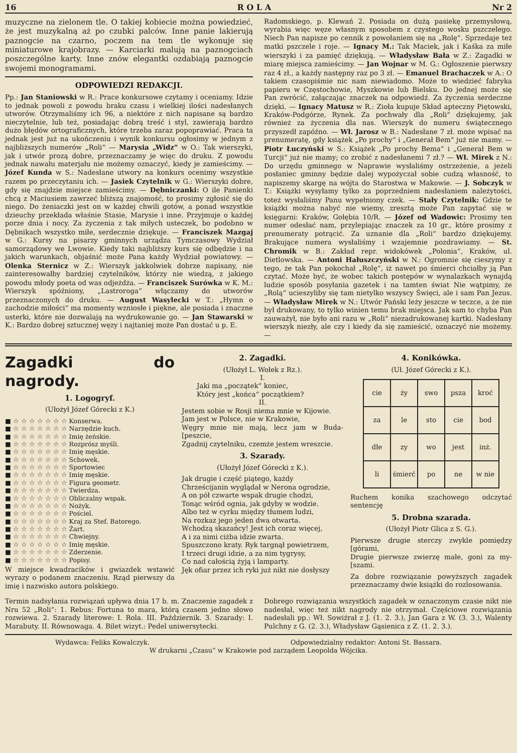16 R O L A Nr 2
muzyczne na zielonem tle. O takiej kobiecie można powiedzieć, że jest muzykalną aż po czubki palców. Inne panie lakierują paznogcie na czarno, poczem na tem tle wykonuje się miniaturowe krajobrazy. — Karciarki malują na paznogciach poszczególne karty. Inne znów elegantki ozdabiają paznogcie swojemi monogramami.
ODPOWIEDZI REDAKCJI.
Pp.: Jan Staniowski w R.: Prace konkursowe czytamy i oceniamy. Idzie to jednak powoli z powodu braku czasu i wielkiej ilości nadesłanych utworów. Otrzymaliśmy ich 96, a niektóre z nich napisane są bardzo nieczytelnie, lub też, posiadając dobrą treść i styl, zawierają bardzo dużo błędów ortograficznych, które trzeba zaraz popoprawiać. Praca ta jednak jest już na ukończeniu i wynik konkursu ogłosimy w jednym z najbliższych numerów „Roli“ — Marysia „Widz“ w O.: Tak wierszyki, jak i utwór prozą dobre, przeznaczamy je więc do druku. Z powodu jednak nawału materjału nie możemy oznaczyć, kiedy je zamieścimy. — Józef Kunda w S.: Nadesłane utwory na konkurs ocenimy wszystkie razem po przeczytaniu ich. — Jasiek Czytelnik w G.: Wierszyki dobre, gdy się znajdzie miejsce zamieścimy. — Dębniczanki: O ile Panienki chcą z Maciusiem zawrzeć bliższą znajomość, to prosimy zgłosić się do niego. Do żeniaczki jest on w każdej chwili gotów, a ponad wszystkie dzieuchy przekłada właśnie Stasie, Marysie i inne. Przyjmuje o każdej porze dnia i nocy. Za życzenia z tak miłych usteczek, bo podobno w Dębnikach wszystko miłe, serdecznie dziękuje. — Franciszek Mazgaj w G.: Kursy na pisarzy gminnych urządza Tymczasowy Wydział samorządowy we Lwowie. Kiedy taki najbliższy kurs się odbędzie i na jakich warunkach, objaśnić może Pana każdy Wydział powiatowy. — Olenka Sternicz w Z.: Wierszyk jakkolwiek dobrze napisany, nie zainteresowałby bardziej czytelników, którzy nie wiedzą, z jakiego powodu młody poeta od was odjeżdża. — Franciszek Surówka w K. M.: Wierszyk spóźniony, „Lastroroga“ włączamy do utworów przeznaczonych do druku. — August Wasylecki w T.: „Hymn o zachodzie miłości“ ma momenty wzniosłe i piękne, ale posiada i znaczne usterki, które nie dozwalają na wydrukowanie go. — Jan Stawarski w K.: Bardzo dobrej sztucznej węzy i najtaniej może Pan dostać u p. E.
Radomskiego, p. Klewań 2. Posiada on dużą pasiekę przemysłową, wyrabia więc węze własnym sposobem z czystego wosku pszczelego. Niech Pan napisze po cennik z powołaniem się na „Rolę“. Sprzedaje też matki pszczele i roje. — Ignacy M.: Tak Maciek, jak i Kaśka za miłe wierszyki i za pamięć dziękują. — Władysław Bała w Z.: Zagadki w miarę miejsca zamieścimy. — Jan Wojnar w M. G.: Ogłoszenie pierwszy raz 4 zł., a każdy następny raz po 3 zł. — Emanuel Brachaczek w A.: O takiem czasopiśmie nic nam niewiadomo. Może to wiedzieć fabryka papieru w Częstochowie, Myszkowie lub Bielsku. Do jednej może się Pan zwrócić, załączając znaczek na odpowiedź. Za życzenia serdeczne dzięki. — Ignacy Matusz w R.: Zioła kupuje Skład apteczny Piętowski, Kraków-Podgórze, Rynek. Za pochwały dla „Roli“ dziękujemy, jak również za życzenia dla nas. Wierszyk do numeru świątecznego przyszedł zapóźno. — Wł. Jarosz w B.: Nadesłane 7 zł. może wpisać na prenumeratę, gdy książek „Po prochy“ i „Generał Bem“ już nie mamy. — Piotr Łuczyński w S.: Książek „Po prochy Bema“ i „Generał Bem w Turcji“ już nie mamy; co zrobić z nadesłanemi 7 zł.? — Wł. Mirek z N.: Do urzędu gminnego w Naprawie wysłaliśmy ostrzeżenie, a jeżeli posłaniec gminny będzie dalej wypożyczał sobie cudzą własność, to napiszemy skargę na wójta do Starostwa w Makowie. — J. Sobczyk w T.: Książki wysyłamy tylko za poprzedniem nadesłaniem należytości, toteż wysłaliśmy Panu wypełniony czek. — Stały Czytelnik: Gdzie te książki można nabyć nie wiemy, zresztą może Pan zapytać się w księgarni: Kraków, Gołębia 10/R. — Józef od Wadowic: Prosimy ten numer odesłać nam, przylepiając znaczek za 10 gr., które prosimy z prenumeraty potrącić. Za uznanie dla „Roli“ bardzo dziękujemy. Brakujące numera wysłaliśmy i wzajemnie pozdrawiamy. — St. Chromik w B.: Zakład repr. widokówek „Polonia“, Kraków, ul. Dietlowska. — Antoni Hałuszczyński w N.: Ogromnie się cieszymy z tego, że tak Pan pokochał „Rolę“, iż nawet po śmierci chciałby ją Pan czytać. Może być, że wobec takich postępów w wynalazkach wynajdą ludzie sposób posyłania gazetek i na tamten świat Nie wątpimy, że „Rolą“ ucieszyliby się tam nietylko wszyscy Święci, ale i sam Pan Jezus. — Władysław Mirek w N.: Utwór Pański leży jeszcze w teczce, a że nie był drukowany, to tylko winien temu brak miejsca. Jak sam to chyba Pan zauważył, nie było ani razu w „Roli“ niezadrukowanej kartki. Nadesłany wierszyk niezły, ale czy i kiedy da się zamieścić, oznaczyć nie możemy. —
Zagadki do nagrody.
1. Logogryf.
(Ułożył Józef Górecki z K.)
■ ☆ ☆ ☆ ☆ ☆ ☆ ☆ Konserwa.
■ ☆ ☆ ☆ ☆ ☆ ☆ ☆ Narzędzie kuch.
■ ☆ ☆ ☆ ☆ ☆ ☆ ☆ Imię żeńskie.
■ ☆ ☆ ☆ ☆ ☆ ☆ ☆ Rozprósz myśli.
■ ☆ ☆ ☆ ☆ ☆ ☆ ☆ Imię męskie.
■ ☆ ☆ ☆ ☆ ☆ ☆ ☆ Schowek.
■ ☆ ☆ ☆ ☆ ☆ ☆ ☆ Sportowiec
■ ☆ ☆ ☆ ☆ ☆ ☆ ☆ Imię męskie.
■ ☆ ☆ ☆ ☆ ☆ ☆ ☆ Figura geometr.
■ ☆ ☆ ☆ ☆ ☆ ☆ ☆ Twierdza.
■ ☆ ☆ ☆ ☆ ☆ ☆ ☆ Obliczalny wspak.
■ ☆ ☆ ☆ ☆ ☆ ☆ ☆ Nożyk.
■ ☆ ☆ ☆ ☆ ☆ ☆ ☆ Pościel.
■ ☆ ☆ ☆ ☆ ☆ ☆ ☆ Kraj za Stef. Batorego.
■ ☆ ☆ ☆ ☆ ☆ ☆ ☆ Żart.
■ ☆ ☆ ☆ ☆ ☆ ☆ ☆ Chwiejny.
■ ☆ ☆ ☆ ☆ ☆ ☆ ☆ Imię męskie.
■ ☆ ☆ ☆ ☆ ☆ ☆ ☆ Zderzenie.
■ ☆ ☆ ☆ ☆ ☆ ☆ ☆ Popisy.
W miejsce kwadracików i gwiazdek wstawić wyrazy o podanem znaczeniu. Rząd pierwszy da imię i nazwisko autora polskiego.
2. Zagadki.
(Ułożył L. Wołek z Rz.).
I.
Jaki ma „początek“ koniec,
Który jest „końca“ początkiem?
II.
Jestem sobie w Rosji niema mnie w Kijowie.
Jam jest w Polsce, nie w Krakowie,
Węgry mnie nie mają, lecz jam w Buda- [peszcie,
Zgadnij czytelniku, czemże jestem wreszcie.
3. Szarady.
(Ułożył Józef Górecki z K.).
Jak drugie i część piątego, każdy
Chrześcijanin wyglądał w Nerona ogrodzie,
A on pół czwarte wspak drugie chodzi,
Tonąc wśród ognia, jak gdyby w wodzie.
Albo też w cyrku między tłumem ludzi,
Na rozkaz jego jeden dwa otwarta.
Wchodzą skazańcy! Jest ich coraz więcej,
A i za nimi ciżba idzie zwarta.
Spuszczono kraty. Ryk targnął powietrzem,
I trzeci drugi idzie, a za nim tygrysy,
Co nad całością żyją i lamparty.
Jęk ofiar przez ich ryki już nikt nie dosłyszy
4. Konikówka.
(Uł. Józef Górecki z K.).
| cie | ży | swo | psza | kroć |
| za | le | sto | cie | bod |
| dłe | zy | wo | jest | inż. |
| li | śmierć | po | ne | w nie |
Ruchem konika szachowego odczytać sentencję
5. Drobna szarada.
(Ułożył Piotr Glica z S. G.).
Pierwsze drugie sterczy zwykle pomiędzy [górami,
Drugie pierwsze zwierzę małe, goni za my- [szami.
Za dobre rozwiązanie powyższych zagadek przeznaczamy dwie książki do rozlosowania.
Termin nadsyłania rozwiązań upływa dnia 17 b. m. Znaczenie zagadek z Nru 52 „Roli“: 1. Rebus: Fortuna to mara, którą czasem jedno słowo rozwiewa. 2. Szarady literowe: I. Rola. III. Październik. 3. Szarady: I. Marabuty. II. Równowaga. 4. Bilet wizyt.: Pedel uniwersytecki.
Dobrego rozwiązania wszystkich zagadek w oznaczonym czasie nikt nie nadesłał, więc też nikt nagrody nie otrzymał. Częściowe rozwiązania nadesłali pp.: Wł. Sowiźrał z J. (1. 2. 3.), Jan Gara z W. (3. 3.), Walenty Pulchny z G. (2. 3.), Władysław Gąsienica z Z. (1. 2. 3.).
Wydawca: Feliks Kowalczyk. Odpowiedzialny redaktor: Antoni St. Bassara.
W drukarni „Czasu“ w Krakowie pod zarządem Leopolda Wójcika.